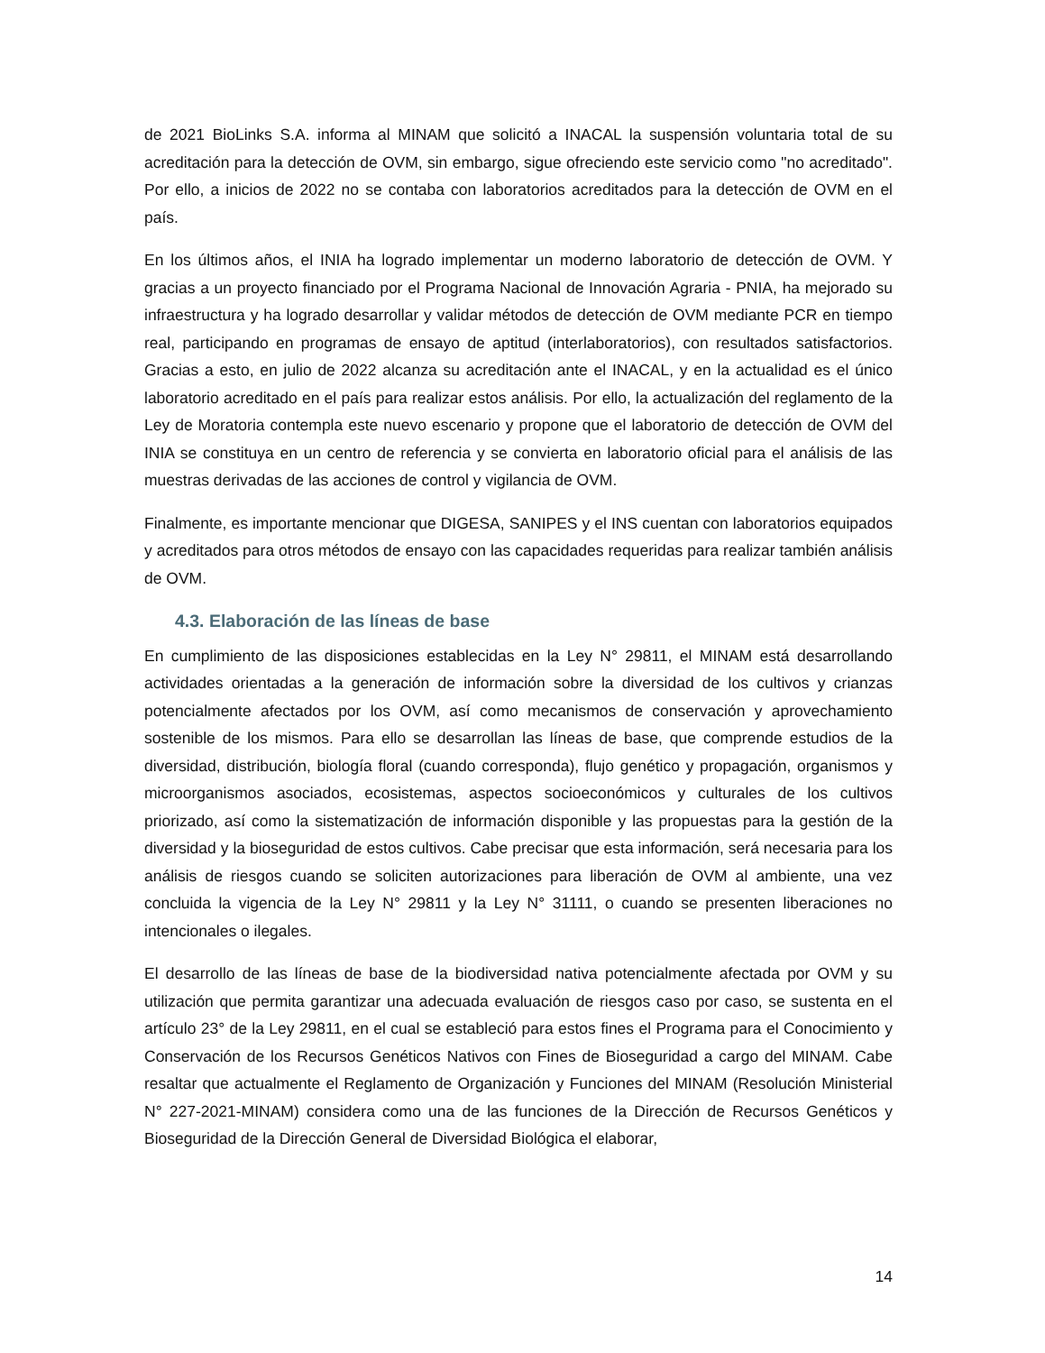de 2021 BioLinks S.A. informa al MINAM que solicitó a INACAL la suspensión voluntaria total de su acreditación para la detección de OVM, sin embargo, sigue ofreciendo este servicio como "no acreditado". Por ello, a inicios de 2022 no se contaba con laboratorios acreditados para la detección de OVM en el país.
En los últimos años, el INIA ha logrado implementar un moderno laboratorio de detección de OVM. Y gracias a un proyecto financiado por el Programa Nacional de Innovación Agraria - PNIA, ha mejorado su infraestructura y ha logrado desarrollar y validar métodos de detección de OVM mediante PCR en tiempo real, participando en programas de ensayo de aptitud (interlaboratorios), con resultados satisfactorios. Gracias a esto, en julio de 2022 alcanza su acreditación ante el INACAL, y en la actualidad es el único laboratorio acreditado en el país para realizar estos análisis. Por ello, la actualización del reglamento de la Ley de Moratoria contempla este nuevo escenario y propone que el laboratorio de detección de OVM del INIA se constituya en un centro de referencia y se convierta en laboratorio oficial para el análisis de las muestras derivadas de las acciones de control y vigilancia de OVM.
Finalmente, es importante mencionar que DIGESA, SANIPES y el INS cuentan con laboratorios equipados y acreditados para otros métodos de ensayo con las capacidades requeridas para realizar también análisis de OVM.
4.3. Elaboración de las líneas de base
En cumplimiento de las disposiciones establecidas en la Ley N° 29811, el MINAM está desarrollando actividades orientadas a la generación de información sobre la diversidad de los cultivos y crianzas potencialmente afectados por los OVM, así como mecanismos de conservación y aprovechamiento sostenible de los mismos. Para ello se desarrollan las líneas de base, que comprende estudios de la diversidad, distribución, biología floral (cuando corresponda), flujo genético y propagación, organismos y microorganismos asociados, ecosistemas, aspectos socioeconómicos y culturales de los cultivos priorizado, así como la sistematización de información disponible y las propuestas para la gestión de la diversidad y la bioseguridad de estos cultivos. Cabe precisar que esta información, será necesaria para los análisis de riesgos cuando se soliciten autorizaciones para liberación de OVM al ambiente, una vez concluida la vigencia de la Ley N° 29811 y la Ley N° 31111, o cuando se presenten liberaciones no intencionales o ilegales.
El desarrollo de las líneas de base de la biodiversidad nativa potencialmente afectada por OVM y su utilización que permita garantizar una adecuada evaluación de riesgos caso por caso, se sustenta en el artículo 23° de la Ley 29811, en el cual se estableció para estos fines el Programa para el Conocimiento y Conservación de los Recursos Genéticos Nativos con Fines de Bioseguridad a cargo del MINAM. Cabe resaltar que actualmente el Reglamento de Organización y Funciones del MINAM (Resolución Ministerial N° 227-2021-MINAM) considera como una de las funciones de la Dirección de Recursos Genéticos y Bioseguridad de la Dirección General de Diversidad Biológica el elaborar,
14